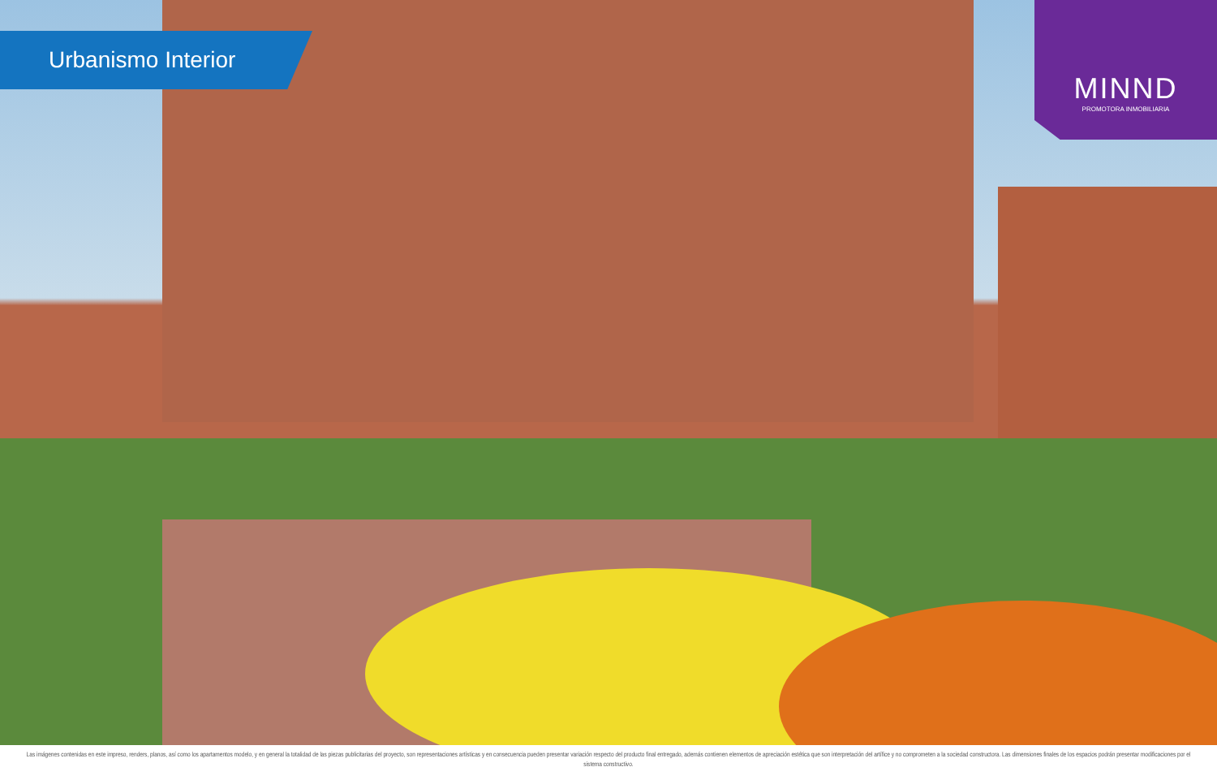Urbanismo Interior
MINND
PROMOTORA INMOBILIARIA
Las imágenes contenidas en este impreso, renders, planos, así como los apartamentos modelo, y en general la totalidad de las piezas publicitarias del proyecto, son representaciones artísticas y en consecuencia pueden presentar variación respecto del producto final entregado, además contienen elementos de apreciación estética que son interpretación del artífice y no comprometen a la sociedad constructora. Las dimensiones finales de los espacios podrán presentar modificaciones por el sistema constructivo.